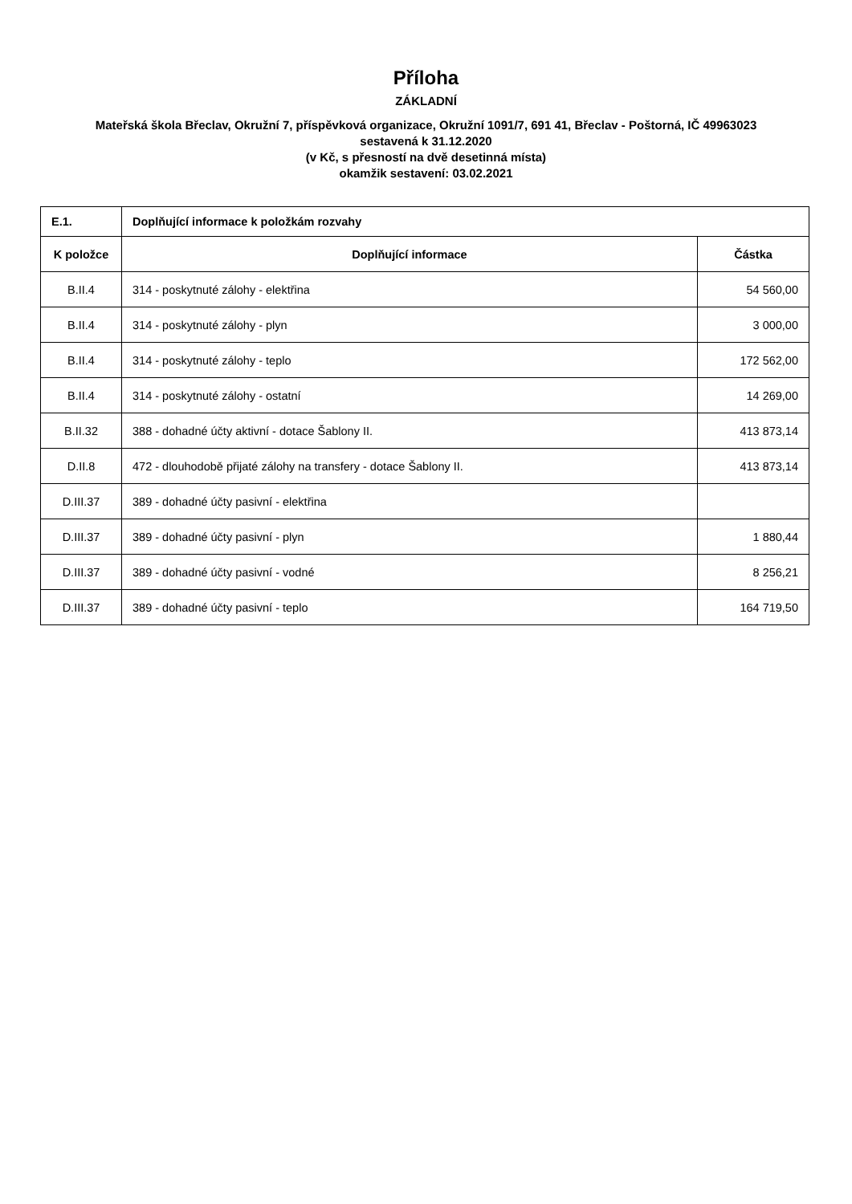Příloha
ZÁKLADNÍ
Mateřská škola Břeclav, Okružní 7, příspěvková organizace, Okružní 1091/7, 691 41, Břeclav - Poštorná, IČ 49963023
sestavená k 31.12.2020
(v Kč, s přesností na dvě desetinná místa)
okamžik sestavení: 03.02.2021
| E.1. | Doplňující informace k položkám rozvahy | |
| --- | --- | --- |
| K položce | Doplňující informace | Částka |
| B.II.4 | 314 - poskytnuté zálohy - elektřina | 54 560,00 |
| B.II.4 | 314 - poskytnuté zálohy - plyn | 3 000,00 |
| B.II.4 | 314 - poskytnuté zálohy - teplo | 172 562,00 |
| B.II.4 | 314 - poskytnuté zálohy - ostatní | 14 269,00 |
| B.II.32 | 388 - dohadné účty aktivní - dotace Šablony II. | 413 873,14 |
| D.II.8 | 472 - dlouhodobě přijaté zálohy na transfery - dotace Šablony II. | 413 873,14 |
| D.III.37 | 389 - dohadné účty pasivní - elektřina | |
| D.III.37 | 389 - dohadné účty pasivní - plyn | 1 880,44 |
| D.III.37 | 389 - dohadné účty pasivní - vodné | 8 256,21 |
| D.III.37 | 389 - dohadné účty pasivní - teplo | 164 719,50 |